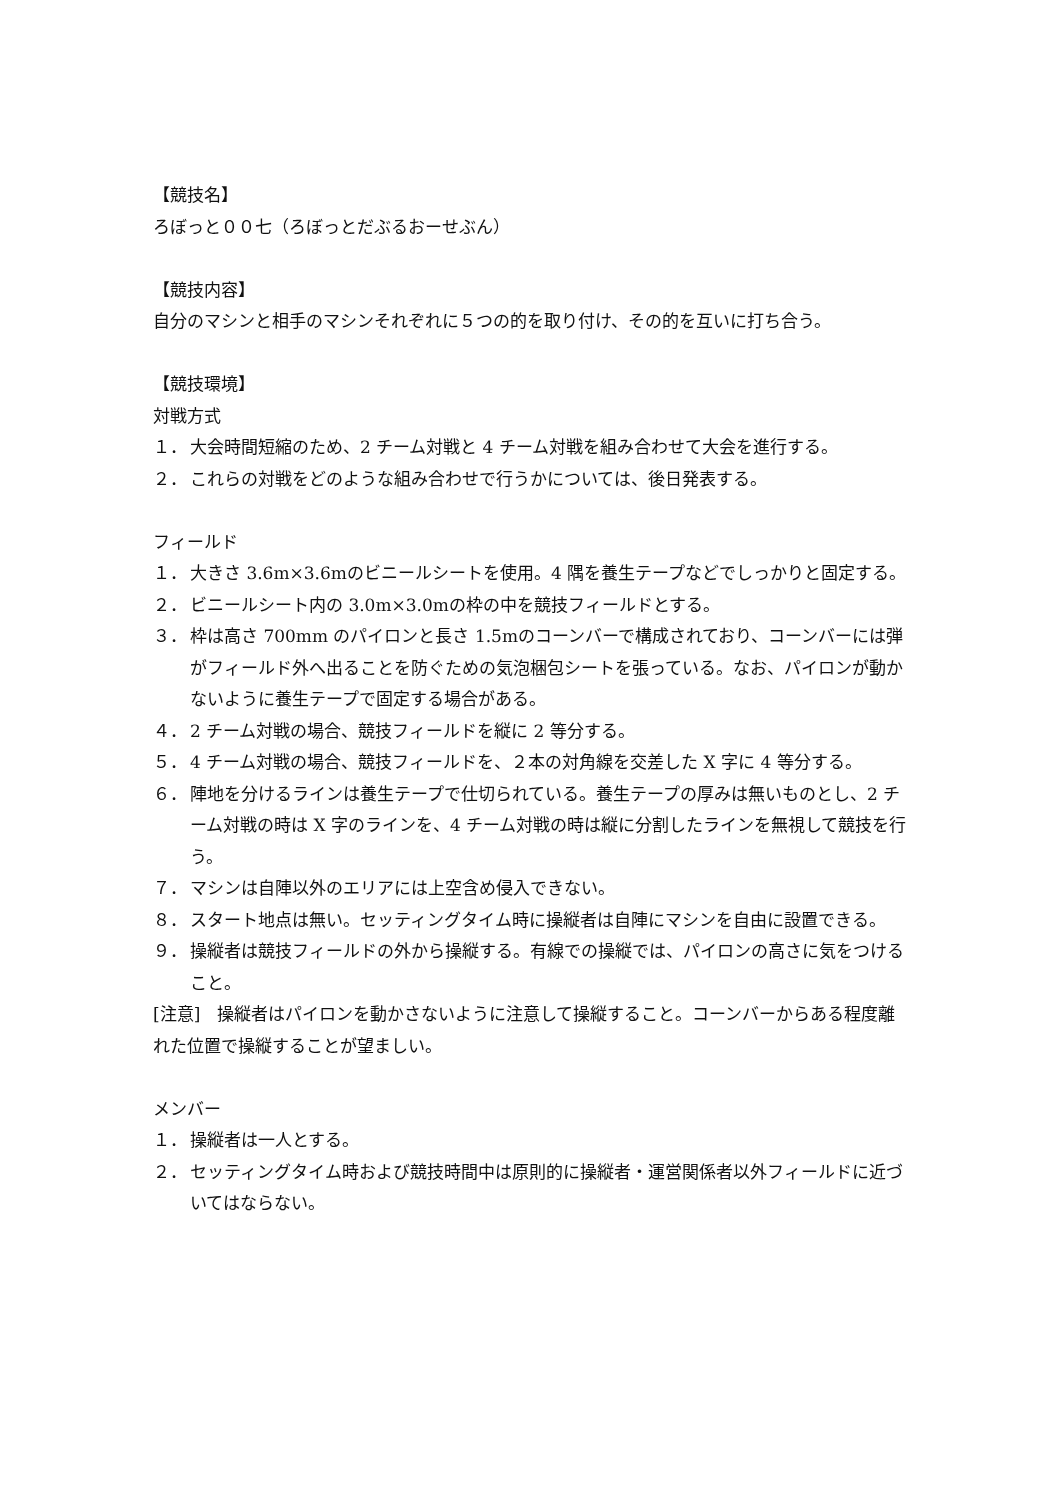【競技名】
ろぼっと００七（ろぼっとだぶるおーせぶん）
【競技内容】
自分のマシンと相手のマシンそれぞれに５つの的を取り付け、その的を互いに打ち合う。
【競技環境】
対戦方式
１． 大会時間短縮のため、2 チーム対戦と 4 チーム対戦を組み合わせて大会を進行する。
２． これらの対戦をどのような組み合わせで行うかについては、後日発表する。
フィールド
１． 大きさ 3.6m×3.6mのビニールシートを使用。4 隅を養生テープなどでしっかりと固定する。
２． ビニールシート内の 3.0m×3.0mの枠の中を競技フィールドとする。
３． 枠は高さ 700mm のパイロンと長さ 1.5mのコーンバーで構成されており、コーンバーには弾がフィールド外へ出ることを防ぐための気泡梱包シートを張っている。なお、パイロンが動かないように養生テープで固定する場合がある。
４． 2 チーム対戦の場合、競技フィールドを縦に 2 等分する。
５． 4 チーム対戦の場合、競技フィールドを、２本の対角線を交差した X 字に 4 等分する。
６． 陣地を分けるラインは養生テープで仕切られている。養生テープの厚みは無いものとし、2 チーム対戦の時は X 字のラインを、4 チーム対戦の時は縦に分割したラインを無視して競技を行う。
７． マシンは自陣以外のエリアには上空含め侵入できない。
８． スタート地点は無い。セッティングタイム時に操縦者は自陣にマシンを自由に設置できる。
９． 操縦者は競技フィールドの外から操縦する。有線での操縦では、パイロンの高さに気をつけること。
[注意]　操縦者はパイロンを動かさないように注意して操縦すること。コーンバーからある程度離れた位置で操縦することが望ましい。
メンバー
１． 操縦者は一人とする。
２． セッティングタイム時および競技時間中は原則的に操縦者・運営関係者以外フィールドに近づいてはならない。